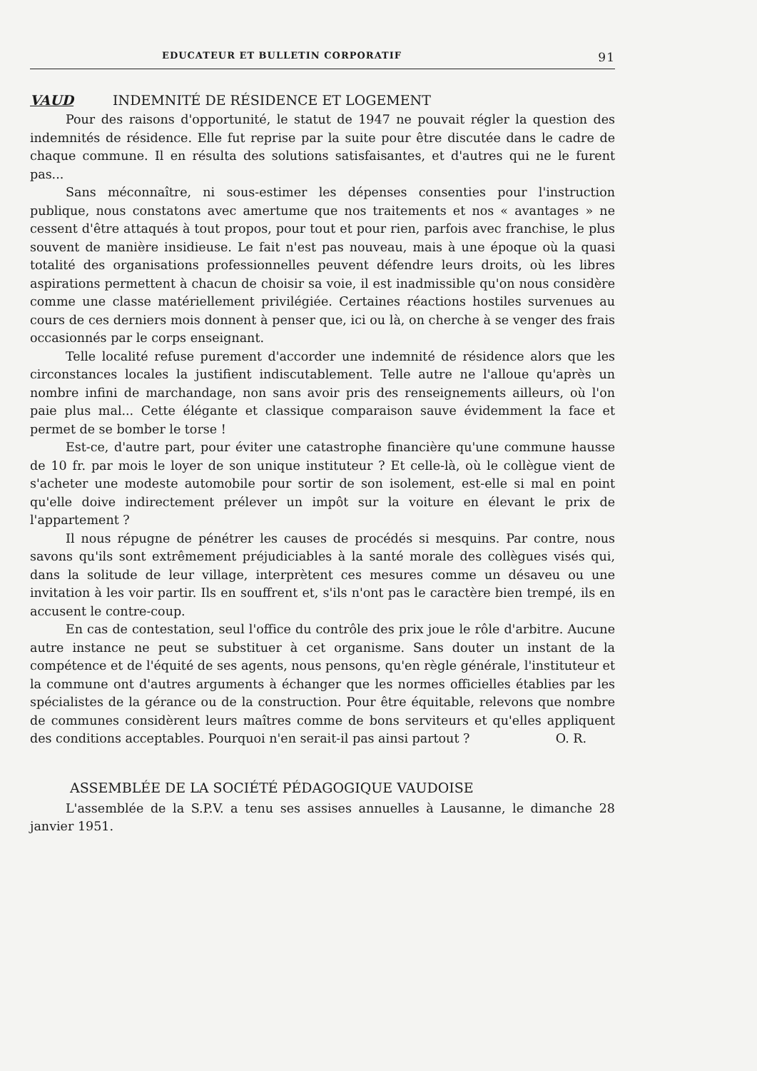EDUCATEUR ET BULLETIN CORPORATIF 91
VAUD INDEMNITÉ DE RÉSIDENCE ET LOGEMENT
Pour des raisons d'opportunité, le statut de 1947 ne pouvait régler la question des indemnités de résidence. Elle fut reprise par la suite pour être discutée dans le cadre de chaque commune. Il en résulta des solutions satisfaisantes, et d'autres qui ne le furent pas...
Sans méconnaître, ni sous-estimer les dépenses consenties pour l'instruction publique, nous constatons avec amertume que nos traitements et nos « avantages » ne cessent d'être attaqués à tout propos, pour tout et pour rien, parfois avec franchise, le plus souvent de manière insidieuse. Le fait n'est pas nouveau, mais à une époque où la quasi totalité des organisations professionnelles peuvent défendre leurs droits, où les libres aspirations permettent à chacun de choisir sa voie, il est inadmissible qu'on nous considère comme une classe matériellement privilégiée. Certaines réactions hostiles survenues au cours de ces derniers mois donnent à penser que, ici ou là, on cherche à se venger des frais occasionnés par le corps enseignant.
Telle localité refuse purement d'accorder une indemnité de résidence alors que les circonstances locales la justifient indiscutablement. Telle autre ne l'alloue qu'après un nombre infini de marchandage, non sans avoir pris des renseignements ailleurs, où l'on paie plus mal... Cette élégante et classique comparaison sauve évidemment la face et permet de se bomber le torse !
Est-ce, d'autre part, pour éviter une catastrophe financière qu'une commune hausse de 10 fr. par mois le loyer de son unique instituteur ? Et celle-là, où le collègue vient de s'acheter une modeste automobile pour sortir de son isolement, est-elle si mal en point qu'elle doive indirectement prélever un impôt sur la voiture en élevant le prix de l'appartement ?
Il nous répugne de pénétrer les causes de procédés si mesquins. Par contre, nous savons qu'ils sont extrêmement préjudiciables à la santé morale des collègues visés qui, dans la solitude de leur village, interprètent ces mesures comme un désaveu ou une invitation à les voir partir. Ils en souffrent et, s'ils n'ont pas le caractère bien trempé, ils en accusent le contre-coup.
En cas de contestation, seul l'office du contrôle des prix joue le rôle d'arbitre. Aucune autre instance ne peut se substituer à cet organisme. Sans douter un instant de la compétence et de l'équité de ses agents, nous pensons, qu'en règle générale, l'instituteur et la commune ont d'autres arguments à échanger que les normes officielles établies par les spécialistes de la gérance ou de la construction. Pour être équitable, relevons que nombre de communes considèrent leurs maîtres comme de bons serviteurs et qu'elles appliquent des conditions acceptables. Pourquoi n'en serait-il pas ainsi partout ? O. R.
ASSEMBLÉE DE LA SOCIÉTÉ PÉDAGOGIQUE VAUDOISE
L'assemblée de la S.P.V. a tenu ses assises annuelles à Lausanne, le dimanche 28 janvier 1951.